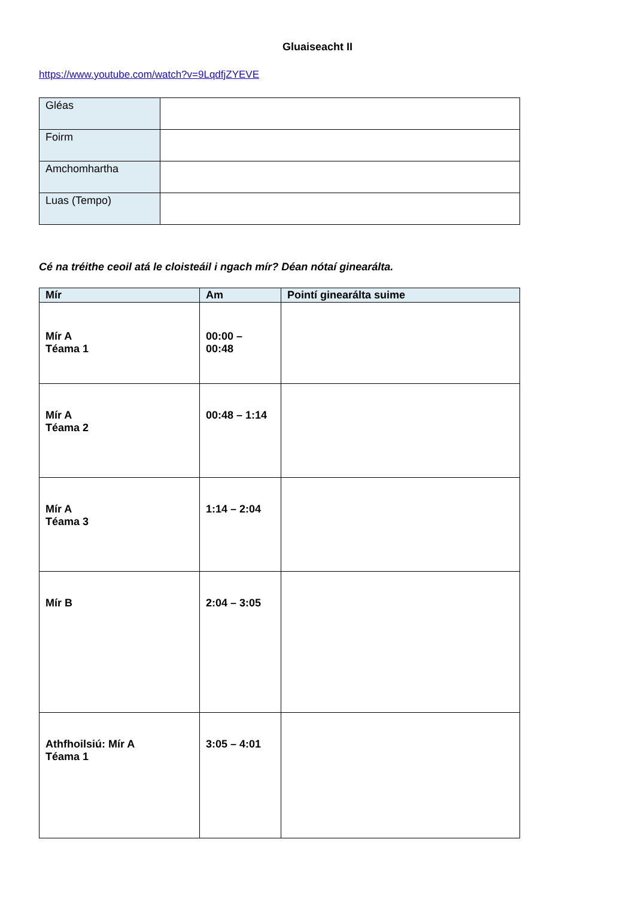Gluaiseacht II
https://www.youtube.com/watch?v=9LqdfjZYEVE
| Gléas | |
| Foirm | |
| Amchomhartha | |
| Luas (Tempo) | |
Cé na tréithe ceoil atá le cloisteáil i ngach mír? Déan nótaí ginearálta.
| Mír | Am | Pointí ginearálta suime |
| --- | --- | --- |
| Mír A Téama 1 | 00:00 – 00:48 | |
| Mír A Téama 2 | 00:48 – 1:14 | |
| Mír A Téama 3 | 1:14 – 2:04 | |
| Mír B | 2:04 – 3:05 | |
| Athfhoilsiú: Mír A Téama 1 | 3:05 – 4:01 | |